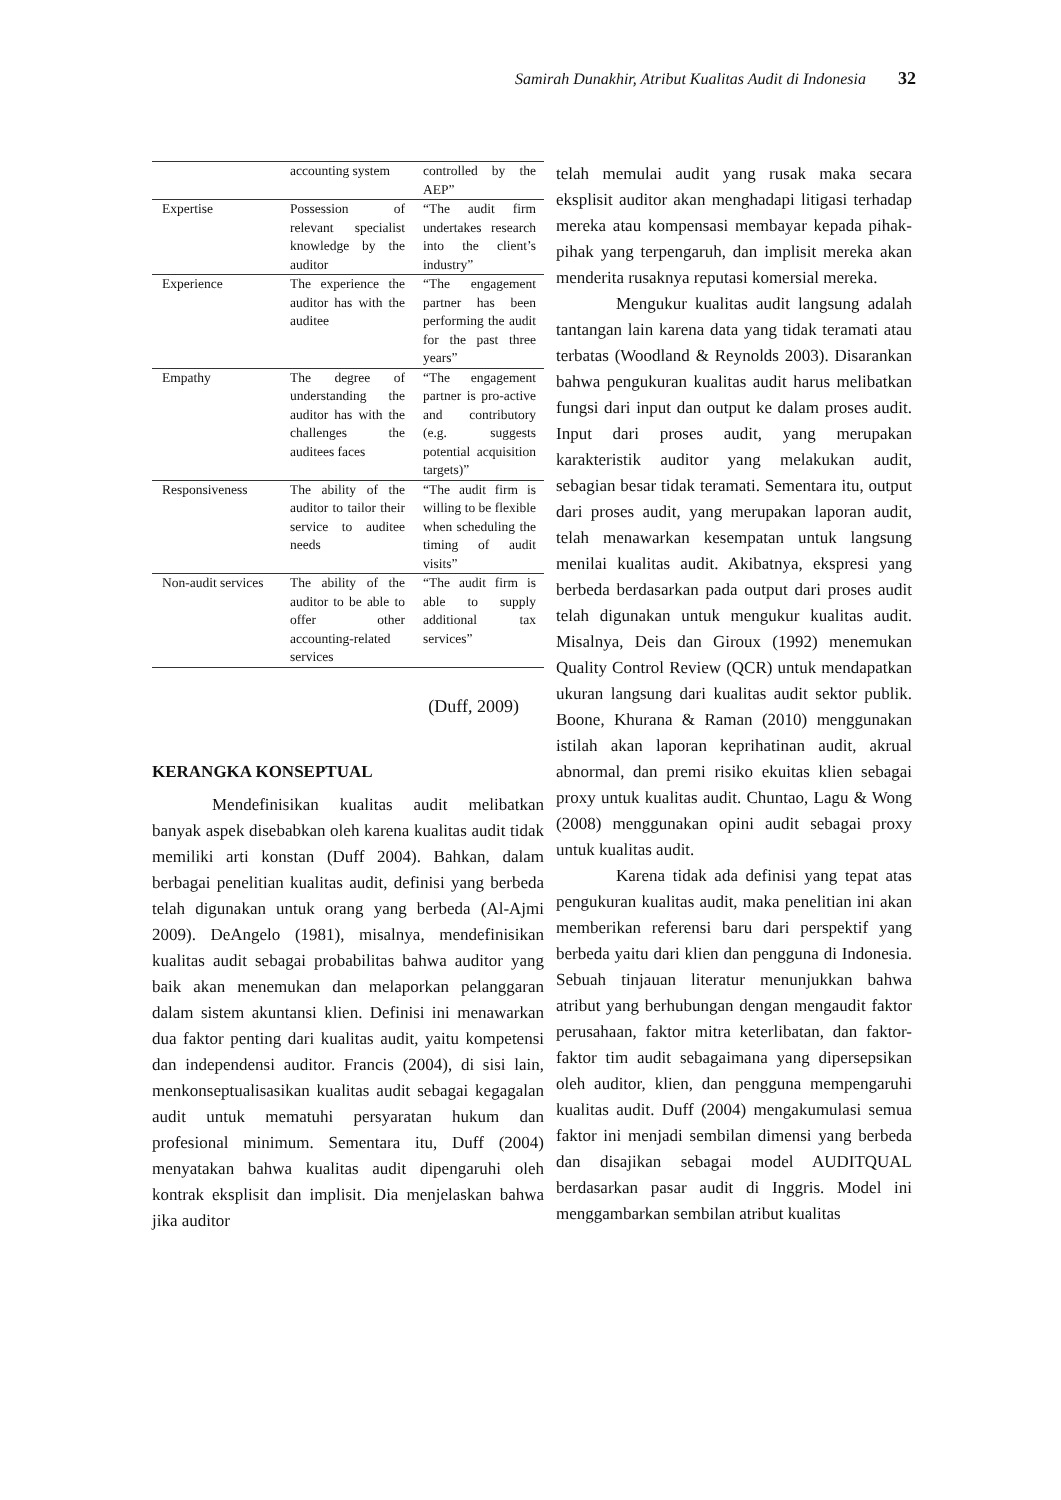Samirah Dunakhir, Atribut Kualitas Audit di Indonesia 32
| | accounting system | controlled by the AEP” |
| Expertise | Possession of relevant specialist knowledge by the auditor | “The audit firm undertakes research into the client’s industry” |
| Experience | The experience the auditor has with the auditee | “The engagement partner has been performing the audit for the past three years” |
| Empathy | The degree of understanding the auditor has with the challenges the auditees faces | “The engagement partner is pro-active and contributory (e.g. suggests potential acquisition targets)” |
| Responsiveness | The ability of the auditor to tailor their service to auditee needs | “The audit firm is willing to be flexible when scheduling the timing of audit visits” |
| Non-audit services | The ability of the auditor to be able to offer other accounting-related services | “The audit firm is able to supply additional tax services” |
(Duff, 2009)
KERANGKA KONSEPTUAL
Mendefinisikan kualitas audit melibatkan banyak aspek disebabkan oleh karena kualitas audit tidak memiliki arti konstan (Duff 2004). Bahkan, dalam berbagai penelitian kualitas audit, definisi yang berbeda telah digunakan untuk orang yang berbeda (Al-Ajmi 2009). DeAngelo (1981), misalnya, mendefinisikan kualitas audit sebagai probabilitas bahwa auditor yang baik akan menemukan dan melaporkan pelanggaran dalam sistem akuntansi klien. Definisi ini menawarkan dua faktor penting dari kualitas audit, yaitu kompetensi dan independensi auditor. Francis (2004), di sisi lain, menkonseptualisasikan kualitas audit sebagai kegagalan audit untuk mematuhi persyaratan hukum dan profesional minimum. Sementara itu, Duff (2004) menyatakan bahwa kualitas audit dipengaruhi oleh kontrak eksplisit dan implisit. Dia menjelaskan bahwa jika auditor
telah memulai audit yang rusak maka secara eksplisit auditor akan menghadapi litigasi terhadap mereka atau kompensasi membayar kepada pihak-pihak yang terpengaruh, dan implisit mereka akan menderita rusaknya reputasi komersial mereka.
Mengukur kualitas audit langsung adalah tantangan lain karena data yang tidak teramati atau terbatas (Woodland & Reynolds 2003). Disarankan bahwa pengukuran kualitas audit harus melibatkan fungsi dari input dan output ke dalam proses audit. Input dari proses audit, yang merupakan karakteristik auditor yang melakukan audit, sebagian besar tidak teramati. Sementara itu, output dari proses audit, yang merupakan laporan audit, telah menawarkan kesempatan untuk langsung menilai kualitas audit. Akibatnya, ekspresi yang berbeda berdasarkan pada output dari proses audit telah digunakan untuk mengukur kualitas audit. Misalnya, Deis dan Giroux (1992) menemukan Quality Control Review (QCR) untuk mendapatkan ukuran langsung dari kualitas audit sektor publik. Boone, Khurana & Raman (2010) menggunakan istilah akan laporan keprihatinan audit, akrual abnormal, dan premi risiko ekuitas klien sebagai proxy untuk kualitas audit. Chuntao, Lagu & Wong (2008) menggunakan opini audit sebagai proxy untuk kualitas audit.
Karena tidak ada definisi yang tepat atas pengukuran kualitas audit, maka penelitian ini akan memberikan referensi baru dari perspektif yang berbeda yaitu dari klien dan pengguna di Indonesia. Sebuah tinjauan literatur menunjukkan bahwa atribut yang berhubungan dengan mengaudit faktor perusahaan, faktor mitra keterlibatan, dan faktor-faktor tim audit sebagaimana yang dipersepsikan oleh auditor, klien, dan pengguna mempengaruhi kualitas audit. Duff (2004) mengakumulasi semua faktor ini menjadi sembilan dimensi yang berbeda dan disajikan sebagai model AUDITQUAL berdasarkan pasar audit di Inggris. Model ini menggambarkan sembilan atribut kualitas